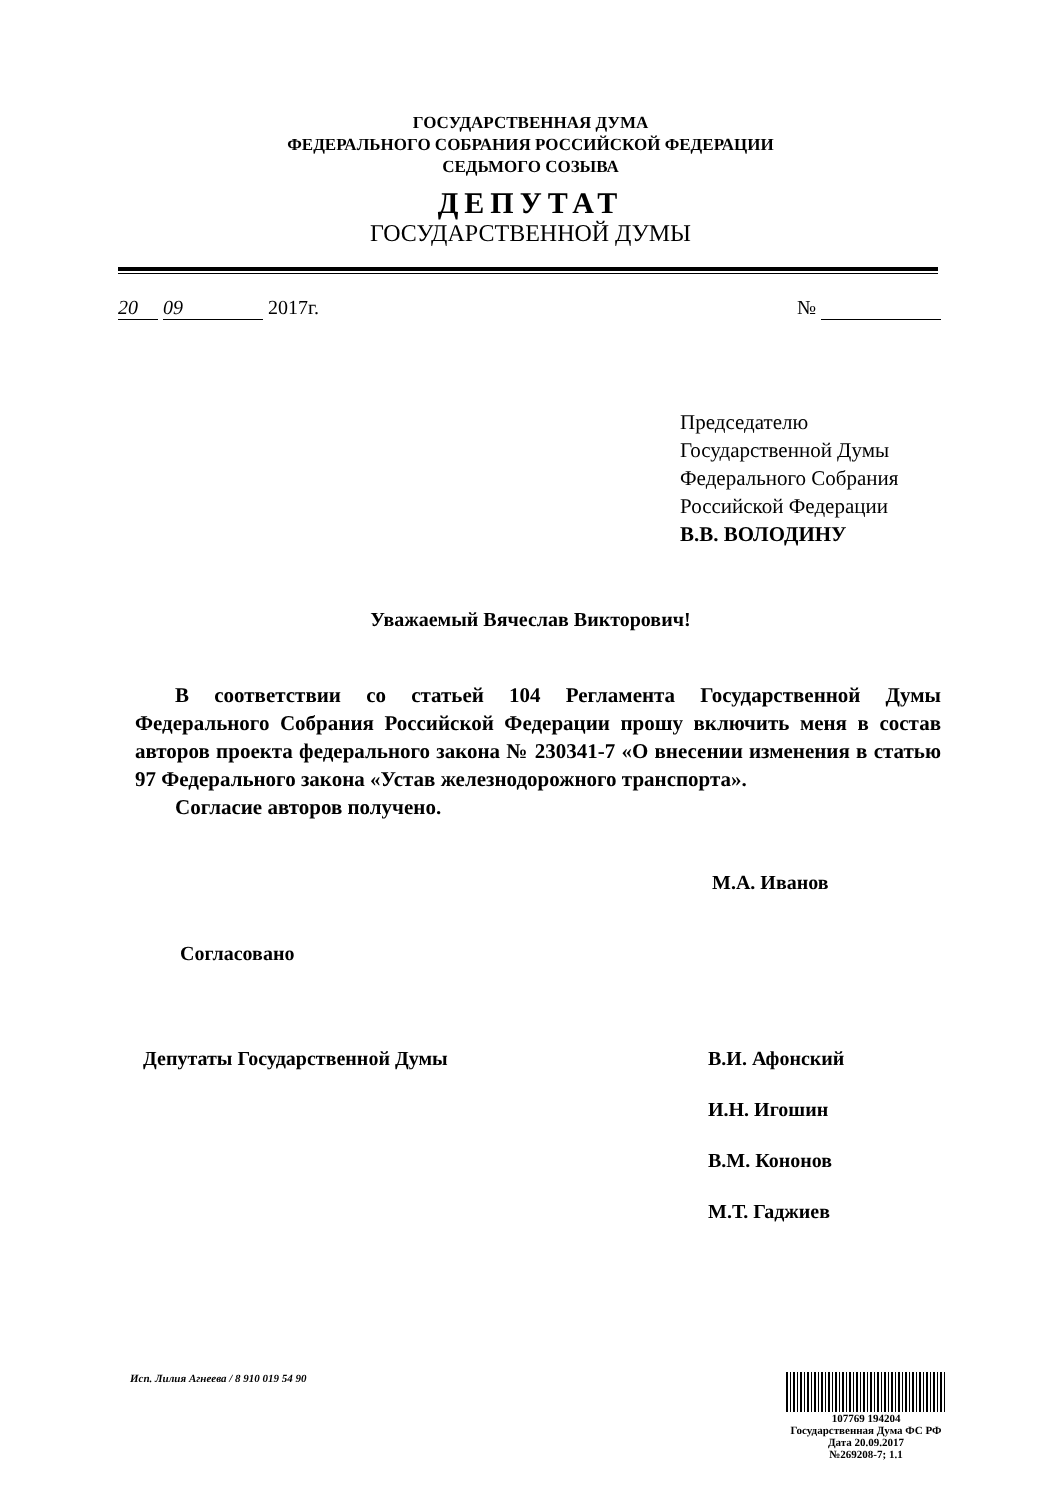ГОСУДАРСТВЕННАЯ ДУМА
ФЕДЕРАЛЬНОГО СОБРАНИЯ РОССИЙСКОЙ ФЕДЕРАЦИИ
СЕДЬМОГО СОЗЫВА
ДЕПУТАТ
ГОСУДАРСТВЕННОЙ ДУМЫ
20 09 2017г. №
Председателю
Государственной Думы
Федерального Собрания
Российской Федерации
В.В. ВОЛОДИНУ
Уважаемый Вячеслав Викторович!
В соответствии со статьей 104 Регламента Государственной Думы Федерального Собрания Российской Федерации прошу включить меня в состав авторов проекта федерального закона № 230341-7 «О внесении изменения в статью 97 Федерального закона «Устав железнодорожного транспорта».
Согласие авторов получено.
М.А. Иванов
Согласовано
Депутаты Государственной Думы
В.И. Афонский
И.Н. Игошин
В.М. Кононов
М.Т. Гаджиев
Исп. Лилия Агнеева / 8 910 019 54 90
107769 194204
Государственная Дума ФС РФ
Дата 20.09.2017
№269208-7; 1.1